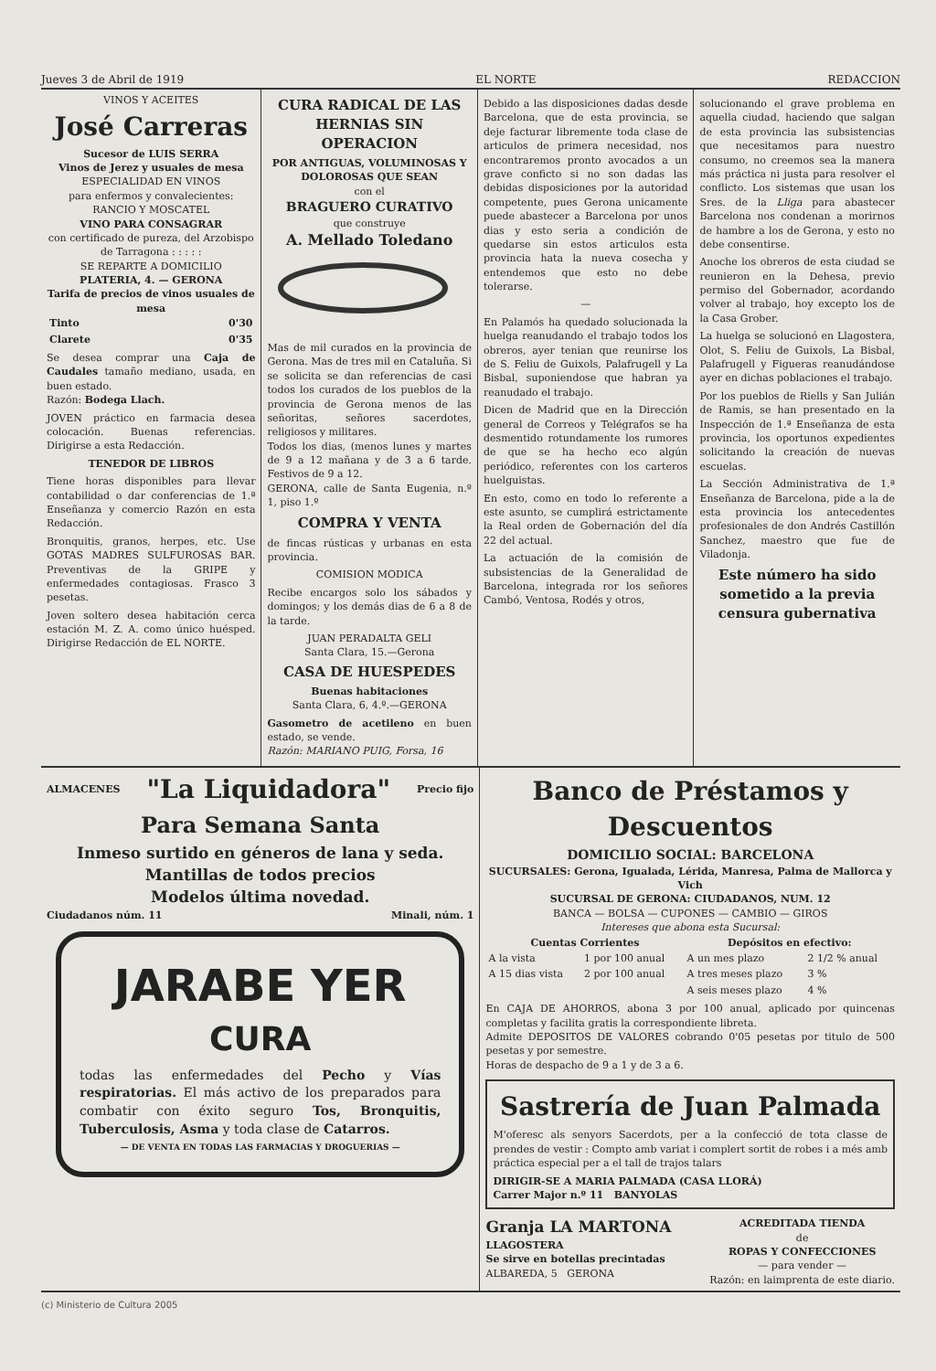Jueves 3 de Abril de 1919 EL NORTE REDACCION
VINOS Y ACEITES
José Carreras
Sucesor de LUIS SERRA
Vinos de Jerez y usuales de mesa
ESPECIALIDAD EN VINOS
para enfermos y convalecientes: RANCIO Y MOSCATEL
VINO PARA CONSAGRAR
con certificado de pureza, del Arzobispo de Tarragona : : : : :
SE REPARTE A DOMICILIO
PLATERIA, 4. — GERONA
Tarifa de precios de vinos usuales de mesa
| Tinto | 0'30 |
| Clarete | 0'35 |
Se desea comprar una Caja de Caudales tamaño mediano, usada, en buen estado.
Razón: Bodega Llach.
JOVEN práctico en farmacia desea colocación. Buenas referencias. Dirigirse a esta Redacción.
TENEDOR DE LIBROS
Tiene horas disponibles para llevar contabilidad o dar conferencias de 1.ª Enseñanza y comercio Razón en esta Redacción.
Bronquitis, granos, herpes, etc. Use GOTAS MADRES SULFUROSAS BAR. Preventivas de la GRIPE y enfermedades contagiosas. Frasco 3 pesetas.
Joven soltero desea habitación cerca estación M. Z. A. como único huésped. Dirigirse Redacción de EL NORTE.
CURA RADICAL DE LAS HERNIAS SIN OPERACION
POR ANTIGUAS, VOLUMINOSAS Y DOLOROSAS QUE SEAN
con el
BRAGUERO CURATIVO
que construye
A. Mellado Toledano
Mas de mil curados en la provincia de Gerona. Mas de tres mil en Cataluña. Si se solicita se dan referencias de casi todos los curados de los pueblos de la provincia de Gerona menos de las señoritas, señores sacerdotes, religiosos y militares.
Todos los dias, (menos lunes y martes de 9 a 12 mañana y de 3 a 6 tarde. Festivos de 9 a 12.
GERONA, calle de Santa Eugenia, n.º 1, piso 1.º
COMPRA Y VENTA
de fincas rústicas y urbanas en esta provincia.
COMISION MODICA
Recibe encargos solo los sábados y domingos; y los demás dias de 6 a 8 de la tarde.
JUAN PERADALTA GELI
Santa Clara, 15.—Gerona
CASA DE HUESPEDES
Buenas habitaciones
Santa Clara, 6, 4.º.—GERONA
Gasometro de acetileno en buen estado, se vende.
Razón: MARIANO PUIG, Forsa, 16
Debido a las disposiciones dadas desde Barcelona, que de esta provincia, se deje facturar libremente toda clase de articulos de primera necesidad, nos encontraremos pronto avocados a un grave conficto si no son dadas las debidas disposiciones por la autoridad competente, pues Gerona unicamente puede abastecer a Barcelona por unos dias y esto seria a condición de quedarse sin estos articulos esta provincia hata la nueva cosecha y entendemos que esto no debe tolerarse.
—
En Palamós ha quedado solucionada la huelga reanudando el trabajo todos los obreros, ayer tenian que reunirse los de S. Feliu de Guixols, Palafrugell y La Bisbal, suponiendose que habran ya reanudado el trabajo.
Dicen de Madrid que en la Dirección general de Correos y Telégrafos se ha desmentido rotundamente los rumores de que se ha hecho eco algún periódico, referentes con los carteros huelguistas.
En esto, como en todo lo referente a este asunto, se cumplirá estrictamente la Real orden de Gobernación del día 22 del actual.
La actuación de la comisión de subsistencias de la Generalidad de Barcelona, integrada ror los señores Cambó, Ventosa, Rodés y otros,
solucionando el grave problema en aquella ciudad, haciendo que salgan de esta provincia las subsistencias que necesitamos para nuestro consumo, no creemos sea la manera más práctica ni justa para resolver el conflicto. Los sistemas que usan los Sres. de la Lliga para abastecer Barcelona nos condenan a morirnos de hambre a los de Gerona, y esto no debe consentirse.
Anoche los obreros de esta ciudad se reunieron en la Dehesa, previo permiso del Gobernador, acordando volver al trabajo, hoy excepto los de la Casa Grober.
La huelga se solucionó en Llagostera, Olot, S. Feliu de Guixols, La Bisbal, Palafrugell y Figueras reanudándose ayer en dichas poblaciones el trabajo.
Por los pueblos de Riells y San Julián de Ramis, se han presentado en la Inspección de 1.ª Enseñanza de esta provincia, los oportunos expedientes solicitando la creación de nuevas escuelas.
La Sección Administrativa de 1.ª Enseñanza de Barcelona, pide a la de esta provincia los antecedentes profesionales de don Andrés Castillón Sanchez, maestro que fue de Viladonja.
Este número ha sido sometido a la previa censura gubernativa
ALMACENES "La Liquidadora" Precio fijo
Para Semana Santa
Inmeso surtido en géneros de lana y seda.
Mantillas de todos precios
Modelos última novedad.
Ciudadanos núm. 11 Minali, núm. 1
JARABE YER
CURA
todas las enfermedades del Pecho y Vías respiratorias. El más activo de los preparados para combatir con éxito seguro Tos, Bronquitis, Tuberculosis, Asma y toda clase de Catarros.
— DE VENTA EN TODAS LAS FARMACIAS Y DROGUERIAS —
Banco de Préstamos y Descuentos
DOMICILIO SOCIAL: BARCELONA
SUCURSALES: Gerona, Igualada, Lérida, Manresa, Palma de Mallorca y Vich
SUCURSAL DE GERONA: CIUDADANOS, NUM. 12
BANCA — BOLSA — CUPONES — CAMBIO — GIROS
Intereses que abona esta Sucursal:
| Cuentas Corrientes | | Depósitos en efectivo: | |
| --- | --- | --- | --- |
| A la vista | 1 por 100 anual | A un mes plazo | 2 1/2 % anual |
| A 15 dias vista | 2 por 100 anual | A tres meses plazo | 3 % |
| | | A seis meses plazo | 4 % |
En CAJA DE AHORROS, abona 3 por 100 anual, aplicado por quincenas completas y facilita gratis la correspondiente libreta.
Admite DEPOSITOS DE VALORES cobrando 0'05 pesetas por titulo de 500 pesetas y por semestre.
Horas de despacho de 9 a 1 y de 3 a 6.
Sastrería de Juan Palmada
M'oferesc als senyors Sacerdots, per a la confecció de tota classe de prendes de vestir : Compto amb variat i complert sortit de robes i a més amb práctica especial per a el tall de trajos talars
DIRIGIR-SE A MARIA PALMADA (CASA LLORÁ)
Carrer Major n.º 11 BANYOLAS
Granja LA MARTONA
LLAGOSTERA
Se sirve en botellas precintadas
ALBAREDA, 5 GERONA
ACREDITADA TIENDA
de
ROPAS Y CONFECCIONES
— para vender —
Razón: en laimprenta de este diario.
(c) Ministerio de Cultura 2005